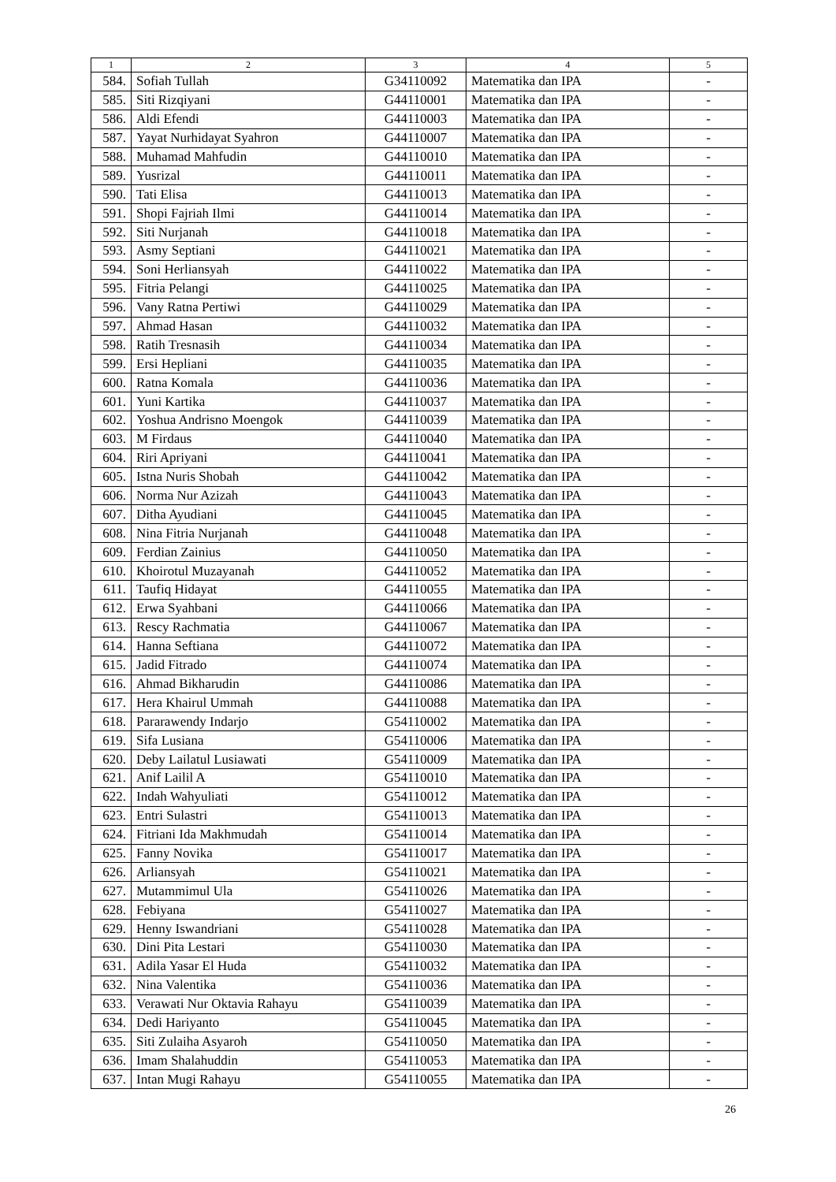| 1 | 2 | 3 | 4 | 5 |
| --- | --- | --- | --- | --- |
| 584. | Sofiah Tullah | G34110092 | Matematika dan IPA | - |
| 585. | Siti Rizqiyani | G44110001 | Matematika dan IPA | - |
| 586. | Aldi Efendi | G44110003 | Matematika dan IPA | - |
| 587. | Yayat Nurhidayat Syahron | G44110007 | Matematika dan IPA | - |
| 588. | Muhamad Mahfudin | G44110010 | Matematika dan IPA | - |
| 589. | Yusrizal | G44110011 | Matematika dan IPA | - |
| 590. | Tati Elisa | G44110013 | Matematika dan IPA | - |
| 591. | Shopi Fajriah Ilmi | G44110014 | Matematika dan IPA | - |
| 592. | Siti Nurjanah | G44110018 | Matematika dan IPA | - |
| 593. | Asmy Septiani | G44110021 | Matematika dan IPA | - |
| 594. | Soni Herliansyah | G44110022 | Matematika dan IPA | - |
| 595. | Fitria Pelangi | G44110025 | Matematika dan IPA | - |
| 596. | Vany Ratna Pertiwi | G44110029 | Matematika dan IPA | - |
| 597. | Ahmad Hasan | G44110032 | Matematika dan IPA | - |
| 598. | Ratih Tresnasih | G44110034 | Matematika dan IPA | - |
| 599. | Ersi Hepliani | G44110035 | Matematika dan IPA | - |
| 600. | Ratna Komala | G44110036 | Matematika dan IPA | - |
| 601. | Yuni Kartika | G44110037 | Matematika dan IPA | - |
| 602. | Yoshua Andrisno Moengok | G44110039 | Matematika dan IPA | - |
| 603. | M Firdaus | G44110040 | Matematika dan IPA | - |
| 604. | Riri Apriyani | G44110041 | Matematika dan IPA | - |
| 605. | Istna Nuris Shobah | G44110042 | Matematika dan IPA | - |
| 606. | Norma Nur Azizah | G44110043 | Matematika dan IPA | - |
| 607. | Ditha Ayudiani | G44110045 | Matematika dan IPA | - |
| 608. | Nina Fitria Nurjanah | G44110048 | Matematika dan IPA | - |
| 609. | Ferdian Zainius | G44110050 | Matematika dan IPA | - |
| 610. | Khoirotul Muzayanah | G44110052 | Matematika dan IPA | - |
| 611. | Taufiq Hidayat | G44110055 | Matematika dan IPA | - |
| 612. | Erwa Syahbani | G44110066 | Matematika dan IPA | - |
| 613. | Rescy Rachmatia | G44110067 | Matematika dan IPA | - |
| 614. | Hanna Seftiana | G44110072 | Matematika dan IPA | - |
| 615. | Jadid Fitrado | G44110074 | Matematika dan IPA | - |
| 616. | Ahmad Bikharudin | G44110086 | Matematika dan IPA | - |
| 617. | Hera Khairul Ummah | G44110088 | Matematika dan IPA | - |
| 618. | Pararawendy Indarjo | G54110002 | Matematika dan IPA | - |
| 619. | Sifa Lusiana | G54110006 | Matematika dan IPA | - |
| 620. | Deby Lailatul Lusiawati | G54110009 | Matematika dan IPA | - |
| 621. | Anif Lailil A | G54110010 | Matematika dan IPA | - |
| 622. | Indah Wahyuliati | G54110012 | Matematika dan IPA | - |
| 623. | Entri Sulastri | G54110013 | Matematika dan IPA | - |
| 624. | Fitriani Ida Makhmudah | G54110014 | Matematika dan IPA | - |
| 625. | Fanny Novika | G54110017 | Matematika dan IPA | - |
| 626. | Arliansyah | G54110021 | Matematika dan IPA | - |
| 627. | Mutammimul Ula | G54110026 | Matematika dan IPA | - |
| 628. | Febiyana | G54110027 | Matematika dan IPA | - |
| 629. | Henny Iswandriani | G54110028 | Matematika dan IPA | - |
| 630. | Dini Pita Lestari | G54110030 | Matematika dan IPA | - |
| 631. | Adila Yasar El Huda | G54110032 | Matematika dan IPA | - |
| 632. | Nina Valentika | G54110036 | Matematika dan IPA | - |
| 633. | Verawati Nur Oktavia Rahayu | G54110039 | Matematika dan IPA | - |
| 634. | Dedi Hariyanto | G54110045 | Matematika dan IPA | - |
| 635. | Siti Zulaiha Asyaroh | G54110050 | Matematika dan IPA | - |
| 636. | Imam Shalahuddin | G54110053 | Matematika dan IPA | - |
| 637. | Intan Mugi Rahayu | G54110055 | Matematika dan IPA | - |
26